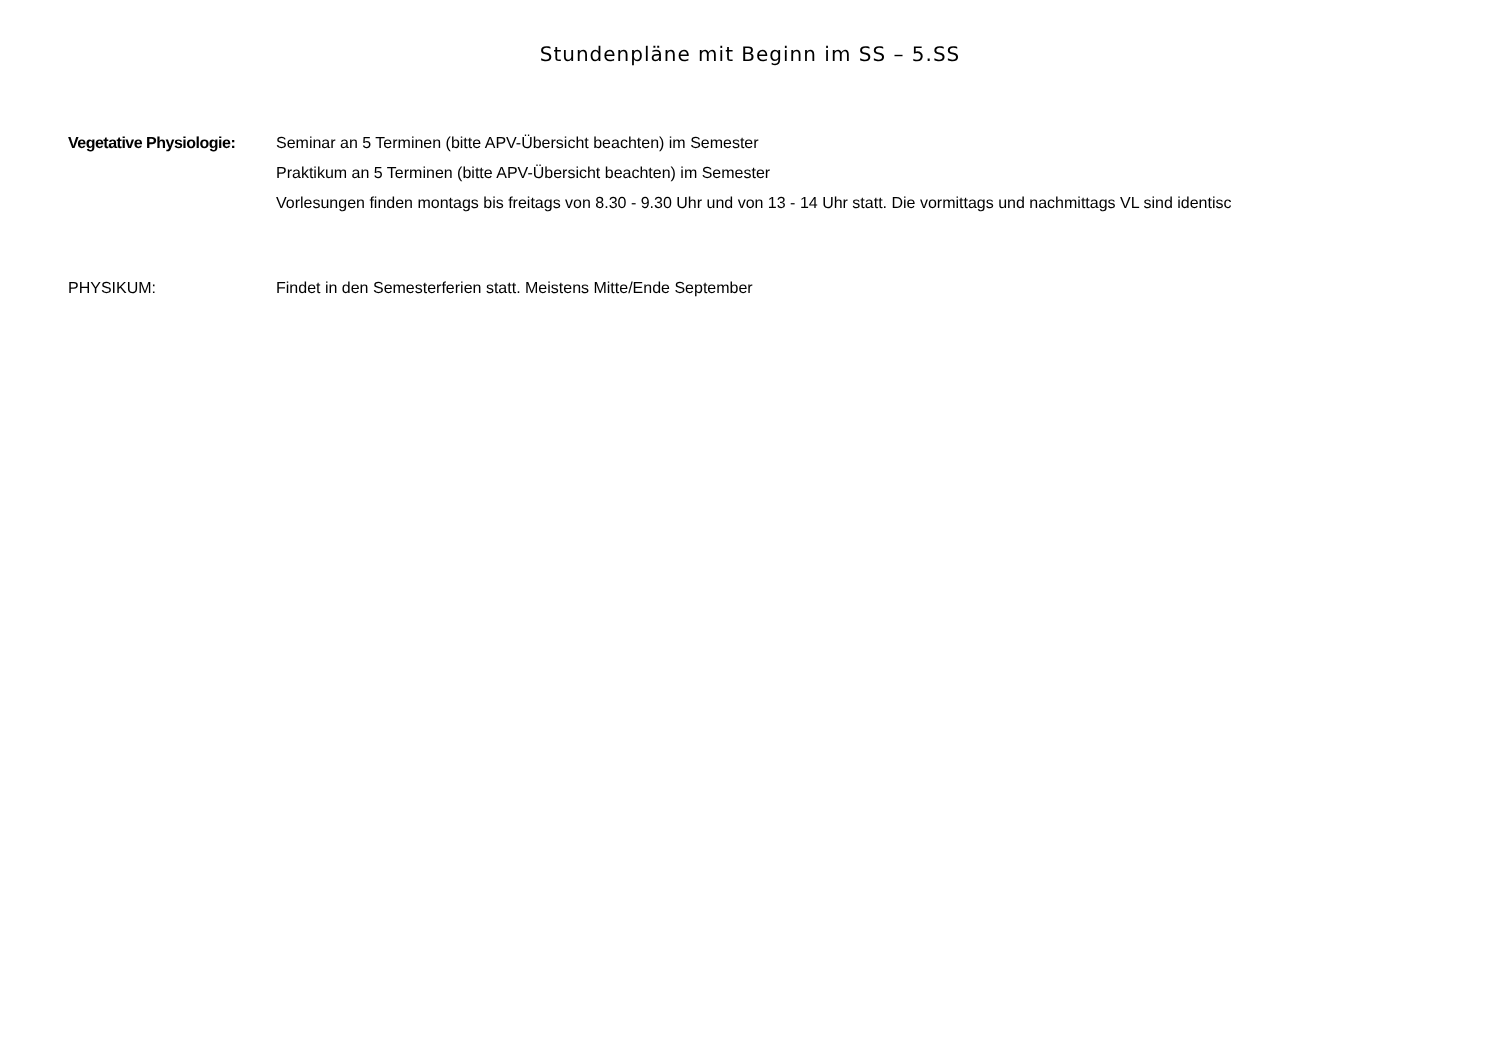Stundenpläne mit Beginn im SS – 5.SS
Vegetative Physiologie:
Seminar an 5 Terminen (bitte APV-Übersicht beachten) im Semester
Praktikum an 5 Terminen (bitte APV-Übersicht beachten) im Semester
Vorlesungen finden montags bis freitags von 8.30 - 9.30 Uhr und von 13 - 14 Uhr statt. Die vormittags und nachmittags VL sind identisc
PHYSIKUM: Findet in den Semesterferien statt. Meistens Mitte/Ende September